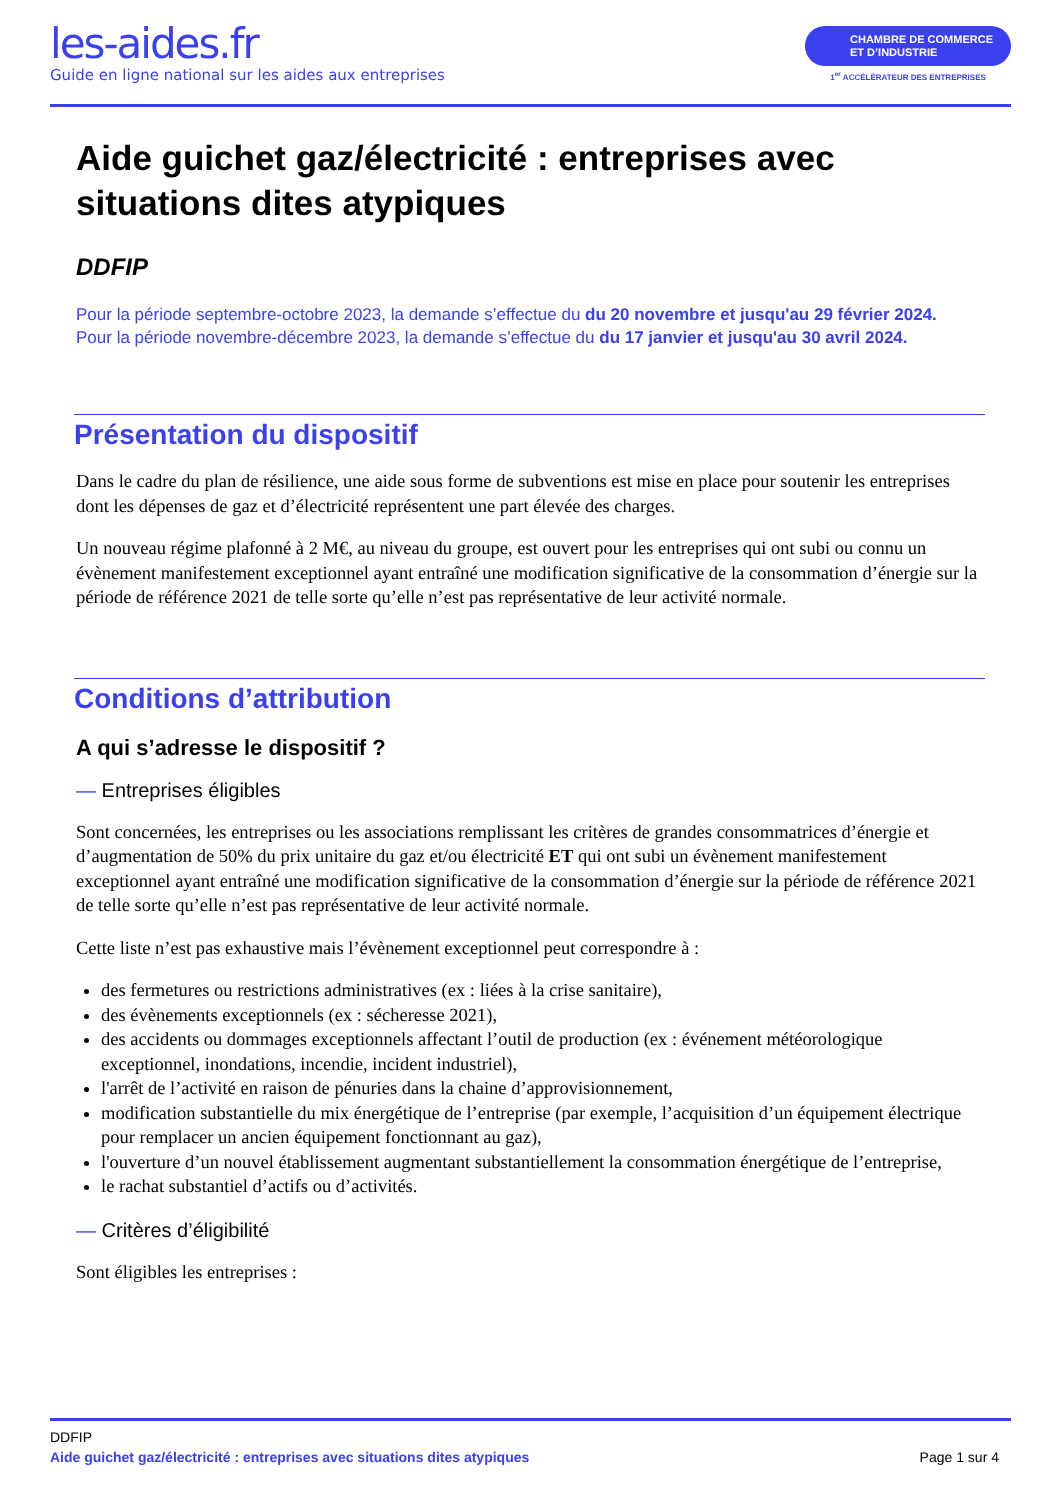les-aides.fr
Guide en ligne national sur les aides aux entreprises
CHAMBRE DE COMMERCE
ET D’INDUSTRIE
1<sup>er</sup> ACCÉLÉRATEUR DES ENTREPRISES
Aide guichet gaz/électricité : entreprises avec situations dites atypiques
DDFIP
Pour la période septembre-octobre 2023, la demande s’effectue du du 20 novembre et jusqu'au 29 février 2024.
Pour la période novembre-décembre 2023, la demande s’effectue du du 17 janvier et jusqu'au 30 avril 2024.
Présentation du dispositif
Dans le cadre du plan de résilience, une aide sous forme de subventions est mise en place pour soutenir les entreprises dont les dépenses de gaz et d’électricité représentent une part élevée des charges.
Un nouveau régime plafonné à 2 M€, au niveau du groupe, est ouvert pour les entreprises qui ont subi ou connu un évènement manifestement exceptionnel ayant entraîné une modification significative de la consommation d’énergie sur la période de référence 2021 de telle sorte qu’elle n’est pas représentative de leur activité normale.
Conditions d’attribution
A qui s’adresse le dispositif ?
— Entreprises éligibles
Sont concernées, les entreprises ou les associations remplissant les critères de grandes consommatrices d’énergie et d’augmentation de 50% du prix unitaire du gaz et/ou électricité ET qui ont subi un évènement manifestement exceptionnel ayant entraîné une modification significative de la consommation d’énergie sur la période de référence 2021 de telle sorte qu’elle n’est pas représentative de leur activité normale.
Cette liste n’est pas exhaustive mais l’évènement exceptionnel peut correspondre à :
des fermetures ou restrictions administratives (ex : liées à la crise sanitaire),
des évènements exceptionnels (ex : sécheresse 2021),
des accidents ou dommages exceptionnels affectant l’outil de production (ex : événement météorologique exceptionnel, inondations, incendie, incident industriel),
l'arrêt de l’activité en raison de pénuries dans la chaine d’approvisionnement,
modification substantielle du mix énergétique de l’entreprise (par exemple, l’acquisition d’un équipement électrique pour remplacer un ancien équipement fonctionnant au gaz),
l'ouverture d’un nouvel établissement augmentant substantiellement la consommation énergétique de l’entreprise,
le rachat substantiel d’actifs ou d’activités.
— Critères d’éligibilité
Sont éligibles les entreprises :
DDFIP
Aide guichet gaz/électricité : entreprises avec situations dites atypiques Page 1 sur 4